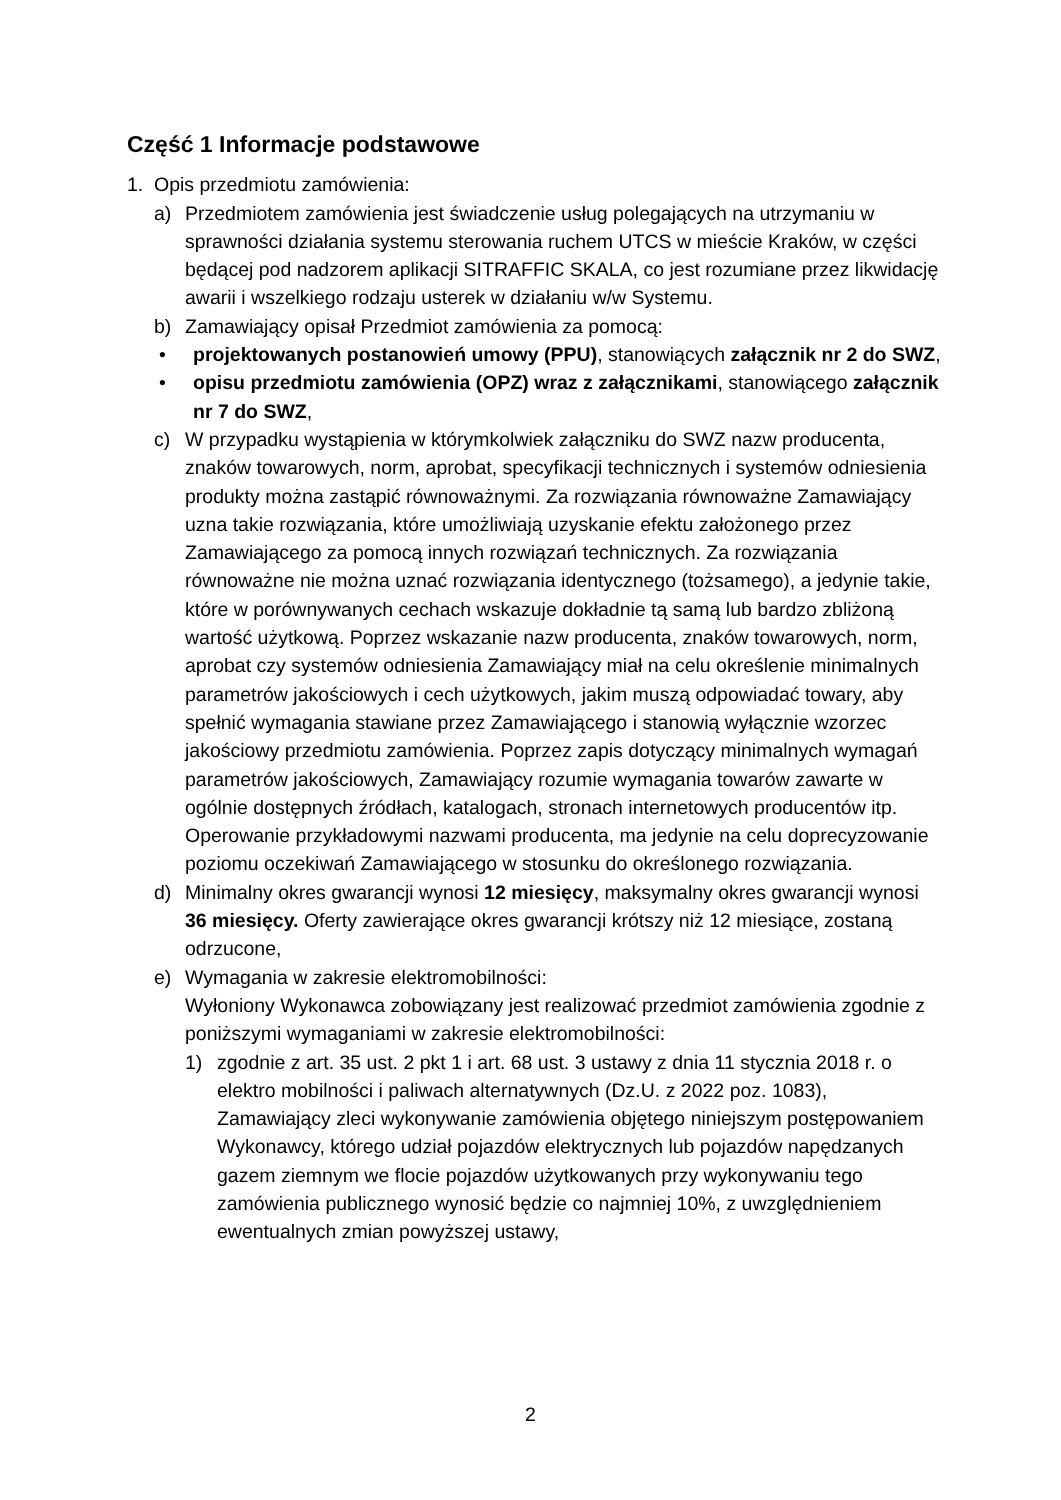Część 1 Informacje podstawowe
1. Opis przedmiotu zamówienia:
a) Przedmiotem zamówienia jest świadczenie usług polegających na utrzymaniu w sprawności działania systemu sterowania ruchem UTCS w mieście Kraków, w części będącej pod nadzorem aplikacji SITRAFFIC SKALA, co jest rozumiane przez likwidację awarii i wszelkiego rodzaju usterek w działaniu w/w Systemu.
b) Zamawiający opisał Przedmiot zamówienia za pomocą:
• projektowanych postanowień umowy (PPU), stanowiących załącznik nr 2 do SWZ,
• opisu przedmiotu zamówienia (OPZ) wraz z załącznikami, stanowiącego załącznik nr 7 do SWZ,
c) W przypadku wystąpienia w którymkolwiek załączniku do SWZ nazw producenta, znaków towarowych, norm, aprobat, specyfikacji technicznych i systemów odniesienia produkty można zastąpić równoważnymi. Za rozwiązania równoważne Zamawiający uzna takie rozwiązania, które umożliwiają uzyskanie efektu założonego przez Zamawiającego za pomocą innych rozwiązań technicznych. Za rozwiązania równoważne nie można uznać rozwiązania identycznego (tożsamego), a jedynie takie, które w porównywanych cechach wskazuje dokładnie tą samą lub bardzo zbliżoną wartość użytkową. Poprzez wskazanie nazw producenta, znaków towarowych, norm, aprobat czy systemów odniesienia Zamawiający miał na celu określenie minimalnych parametrów jakościowych i cech użytkowych, jakim muszą odpowiadać towary, aby spełnić wymagania stawiane przez Zamawiającego i stanowią wyłącznie wzorzec jakościowy przedmiotu zamówienia. Poprzez zapis dotyczący minimalnych wymagań parametrów jakościowych, Zamawiający rozumie wymagania towarów zawarte w ogólnie dostępnych źródłach, katalogach, stronach internetowych producentów itp. Operowanie przykładowymi nazwami producenta, ma jedynie na celu doprecyzowanie poziomu oczekiwań Zamawiającego w stosunku do określonego rozwiązania.
d) Minimalny okres gwarancji wynosi 12 miesięcy, maksymalny okres gwarancji wynosi 36 miesięcy. Oferty zawierające okres gwarancji krótszy niż 12 miesiące, zostaną odrzucone,
e) Wymagania w zakresie elektromobilności:
Wyłoniony Wykonawca zobowiązany jest realizować przedmiot zamówienia zgodnie z poniższymi wymaganiami w zakresie elektromobilności:
1) zgodnie z art. 35 ust. 2 pkt 1 i art. 68 ust. 3 ustawy z dnia 11 stycznia 2018 r. o elektro mobilności i paliwach alternatywnych (Dz.U. z 2022 poz. 1083), Zamawiający zleci wykonywanie zamówienia objętego niniejszym postępowaniem Wykonawcy, którego udział pojazdów elektrycznych lub pojazdów napędzanych gazem ziemnym we flocie pojazdów użytkowanych przy wykonywaniu tego zamówienia publicznego wynosić będzie co najmniej 10%, z uwzględnieniem ewentualnych zmian powyższej ustawy,
2